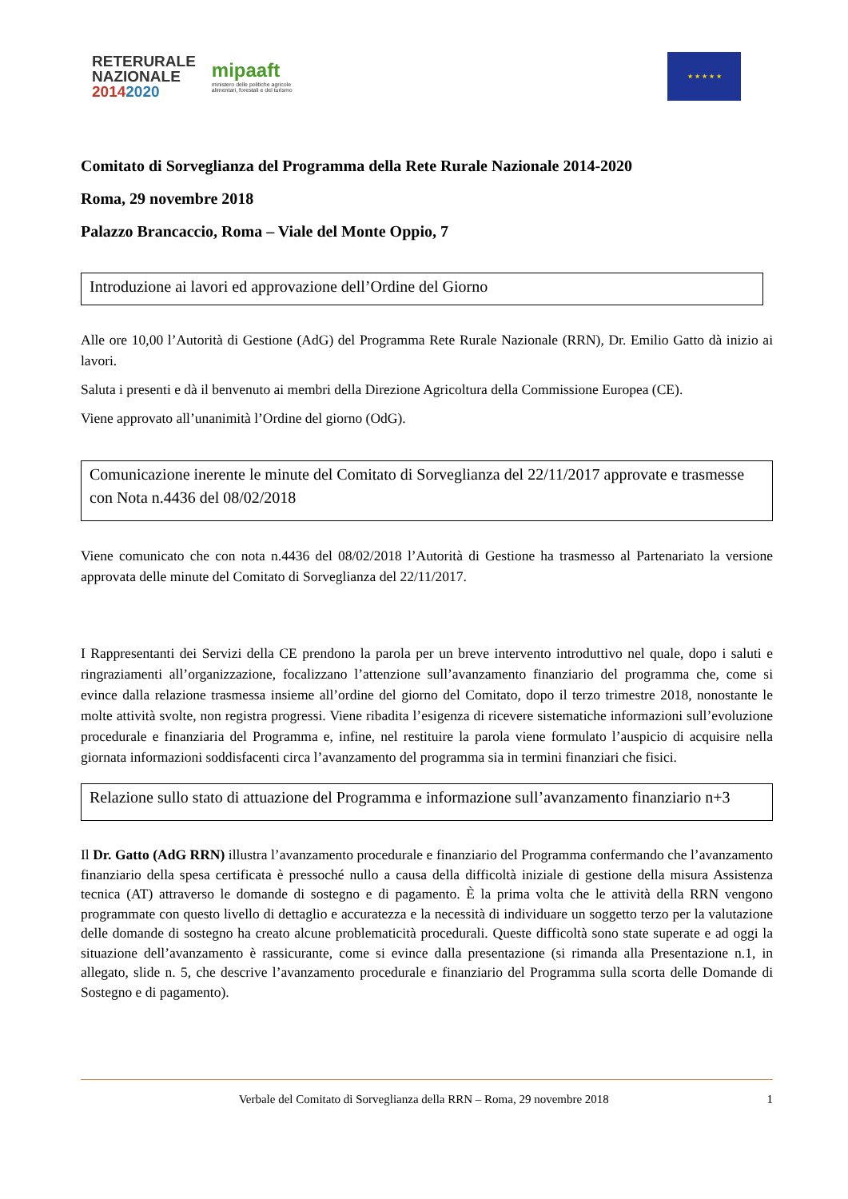RETERURALE
NAZIONALE
20142020
mipaaft
ministero delle politiche agricole
alimentari, forestali e del turismo
★ ★ ★ ★ ★
Comitato di Sorveglianza del Programma della Rete Rurale Nazionale 2014-2020
Roma, 29 novembre 2018
Palazzo Brancaccio, Roma – Viale del Monte Oppio, 7
Introduzione ai lavori ed approvazione dell’Ordine del Giorno
Alle ore 10,00 l’Autorità di Gestione (AdG) del Programma Rete Rurale Nazionale (RRN), Dr. Emilio Gatto dà inizio ai lavori.
Saluta i presenti e dà il benvenuto ai membri della Direzione Agricoltura della Commissione Europea (CE).
Viene approvato all’unanimità l’Ordine del giorno (OdG).
Comunicazione inerente le minute del Comitato di Sorveglianza del 22/11/2017 approvate e trasmesse con Nota n.4436 del 08/02/2018
Viene comunicato che con nota n.4436 del 08/02/2018 l’Autorità di Gestione ha trasmesso al Partenariato la versione approvata delle minute del Comitato di Sorveglianza del 22/11/2017.
I Rappresentanti dei Servizi della CE prendono la parola per un breve intervento introduttivo nel quale, dopo i saluti e ringraziamenti all’organizzazione, focalizzano l’attenzione sull’avanzamento finanziario del programma che, come si evince dalla relazione trasmessa insieme all’ordine del giorno del Comitato, dopo il terzo trimestre 2018, nonostante le molte attività svolte, non registra progressi. Viene ribadita l’esigenza di ricevere sistematiche informazioni sull’evoluzione procedurale e finanziaria del Programma e, infine, nel restituire la parola viene formulato l’auspicio di acquisire nella giornata informazioni soddisfacenti circa l’avanzamento del programma sia in termini finanziari che fisici.
Relazione sullo stato di attuazione del Programma e informazione sull’avanzamento finanziario n+3
Il Dr. Gatto (AdG RRN) illustra l’avanzamento procedurale e finanziario del Programma confermando che l’avanzamento finanziario della spesa certificata è pressoché nullo a causa della difficoltà iniziale di gestione della misura Assistenza tecnica (AT) attraverso le domande di sostegno e di pagamento. È la prima volta che le attività della RRN vengono programmate con questo livello di dettaglio e accuratezza e la necessità di individuare un soggetto terzo per la valutazione delle domande di sostegno ha creato alcune problematicità procedurali. Queste difficoltà sono state superate e ad oggi la situazione dell’avanzamento è rassicurante, come si evince dalla presentazione (si rimanda alla Presentazione n.1, in allegato, slide n. 5, che descrive l’avanzamento procedurale e finanziario del Programma sulla scorta delle Domande di Sostegno e di pagamento).
Verbale del Comitato di Sorveglianza della RRN – Roma, 29 novembre 2018 1